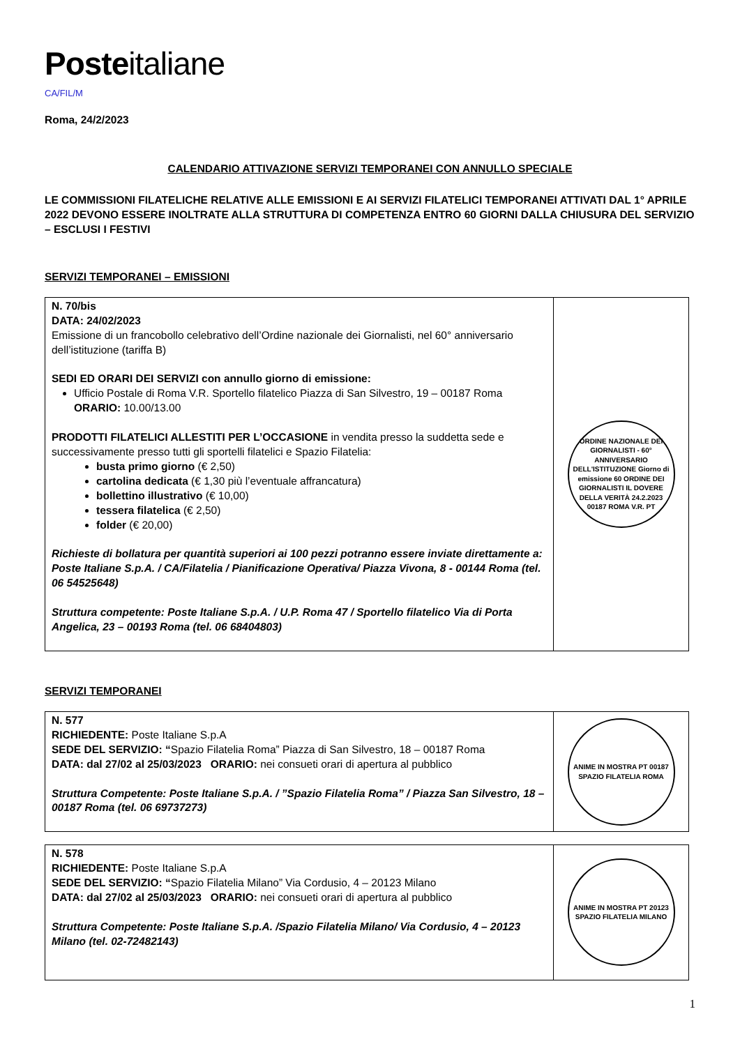Posteitaliane
CA/FIL/M
Roma, 24/2/2023
CALENDARIO ATTIVAZIONE SERVIZI TEMPORANEI CON ANNULLO SPECIALE
LE COMMISSIONI FILATELICHE RELATIVE ALLE EMISSIONI E AI SERVIZI FILATELICI TEMPORANEI ATTIVATI DAL 1° APRILE 2022 DEVONO ESSERE INOLTRATE ALLA STRUTTURA DI COMPETENZA ENTRO 60 GIORNI DALLA CHIUSURA DEL SERVIZIO – ESCLUSI I FESTIVI
SERVIZI TEMPORANEI – EMISSIONI
| N. 70/bis DATA: 24/02/2023 Emissione di un francobollo celebrativo dell’Ordine nazionale dei Giornalisti, nel 60° anniversario dell’istituzione (tariffa B) SEDI ED ORARI DEI SERVIZI con annullo giorno di emissione: Ufficio Postale di Roma V.R. Sportello filatelico Piazza di San Silvestro, 19 – 00187 Roma ORARIO: 10.00/13.00 PRODOTTI FILATELICI ALLESTITI PER L’OCCASIONE in vendita presso la suddetta sede e successivamente presso tutti gli sportelli filatelici e Spazio Filatelia: busta primo giorno (€ 2,50) cartolina dedicata (€ 1,30 più l’eventuale affrancatura) bollettino illustrativo (€ 10,00) tessera filatelica (€ 2,50) folder (€ 20,00) Richieste di bollatura per quantità superiori ai 100 pezzi potranno essere inviate direttamente a: Poste Italiane S.p.A. / CA/Filatelia / Pianificazione Operativa/ Piazza Vivona, 8 - 00144 Roma (tel. 06 54525648) Struttura competente: Poste Italiane S.p.A. / U.P. Roma 47 / Sportello filatelico Via di Porta Angelica, 23 – 00193 Roma (tel. 06 68404803) | ORDINE NAZIONALE DEI GIORNALISTI - 60° ANNIVERSARIO DELL'ISTITUZIONE Giorno di emissione 60 ORDINE DEI GIORNALISTI IL DOVERE DELLA VERITÀ 24.2.2023 00187 ROMA V.R. PT |
SERVIZI TEMPORANEI
| N. 577 RICHIEDENTE: Poste Italiane S.p.A SEDE DEL SERVIZIO: “ Spazio Filatelia Roma” Piazza di San Silvestro, 18 – 00187 Roma DATA: dal 27/02 al 25/03/2023 ORARIO: nei consueti orari di apertura al pubblico Struttura Competente: Poste Italiane S.p.A. / ”Spazio Filatelia Roma” / Piazza San Silvestro, 18 – 00187 Roma (tel. 06 69737273) | ANIME IN MOSTRA PT 00187 SPAZIO FILATELIA ROMA |
| N. 578 RICHIEDENTE: Poste Italiane S.p.A SEDE DEL SERVIZIO: “ Spazio Filatelia Milano” Via Cordusio, 4 – 20123 Milano DATA: dal 27/02 al 25/03/2023 ORARIO: nei consueti orari di apertura al pubblico Struttura Competente: Poste Italiane S.p.A. /Spazio Filatelia Milano/ Via Cordusio, 4 – 20123 Milano (tel. 02-72482143) | ANIME IN MOSTRA PT 20123 SPAZIO FILATELIA MILANO |
1